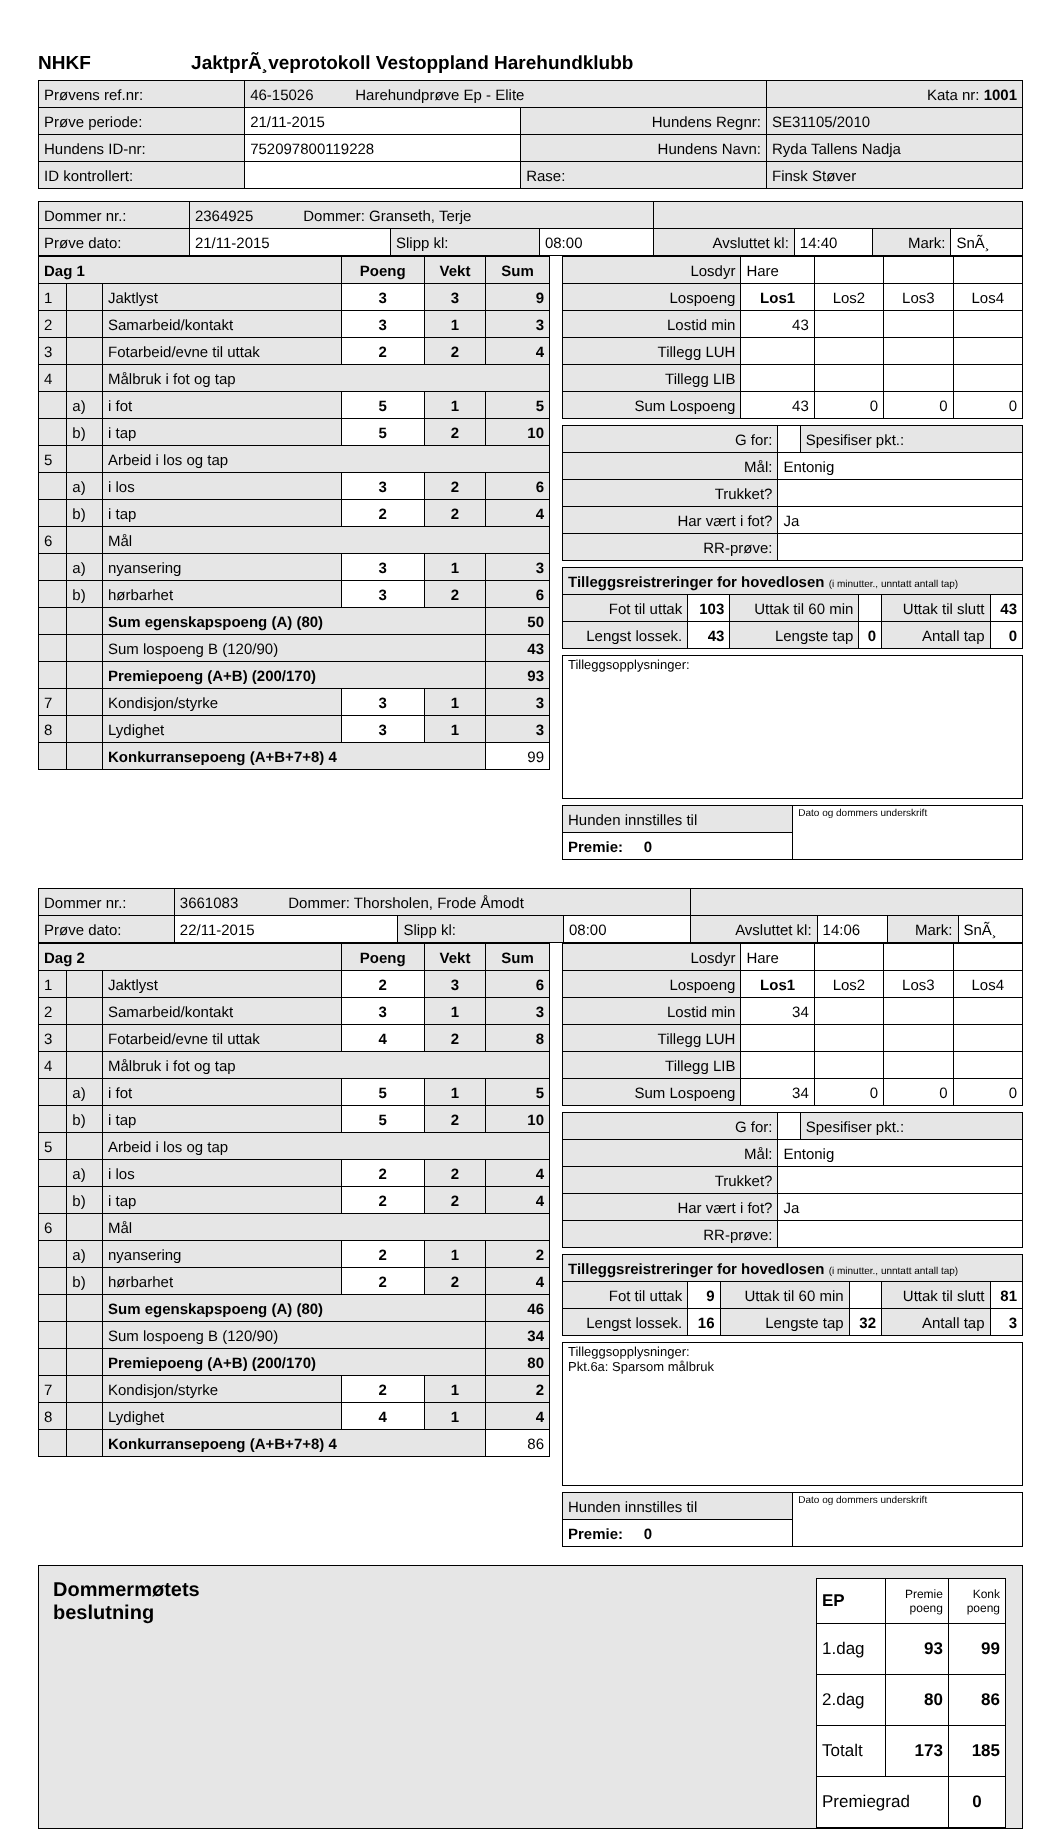NHKF JaktprÃ¸veprotokoll Vestoppland Harehundklubb
| Prøvens ref.nr: | 46-15026 Harehundprøve Ep - Elite | | Kata nr: 1001 |
| Prøve periode: | 21/11-2015 | Hundens Regnr: | SE31105/2010 |
| Hundens ID-nr: | 752097800119228 | Hundens Navn: | Ryda Tallens Nadja |
| ID kontrollert: | | Rase: | Finsk Støver |
| Dommer nr.: | 2364925 Dommer: Granseth, Terje | | | | | | |
| Prøve dato: | 21/11-2015 | Slipp kl: | 08:00 | Avsluttet kl: | 14:40 | Mark: | SnÃ¸ |
| Dag 1 | | | Poeng | Vekt | Sum |
| --- | --- | --- | --- | --- | --- |
| 1 | | Jaktlyst | 3 | 3 | 9 |
| 2 | | Samarbeid/kontakt | 3 | 1 | 3 |
| 3 | | Fotarbeid/evne til uttak | 2 | 2 | 4 |
| 4 | | Målbruk i fot og tap | | | |
| | a) | i fot | 5 | 1 | 5 |
| | b) | i tap | 5 | 2 | 10 |
| 5 | | Arbeid i los og tap | | | |
| | a) | i los | 3 | 2 | 6 |
| | b) | i tap | 2 | 2 | 4 |
| 6 | | Mål | | | |
| | a) | nyansering | 3 | 1 | 3 |
| | b) | hørbarhet | 3 | 2 | 6 |
| | | Sum egenskapspoeng (A) (80) | | | 50 |
| | | Sum lospoeng B (120/90) | | | 43 |
| | | Premiepoeng (A+B) (200/170) | | | 93 |
| 7 | | Kondisjon/styrke | 3 | 1 | 3 |
| 8 | | Lydighet | 3 | 1 | 3 |
| | | Konkurransepoeng (A+B+7+8) 4 | | | 99 |
| Losdyr | Hare | | | |
| Lospoeng | Los1 | Los2 | Los3 | Los4 |
| Lostid min | 43 | | | |
| Tillegg LUH | | | | |
| Tillegg LIB | | | | |
| Sum Lospoeng | 43 | 0 | 0 | 0 |
| G for: | | Spesifiser pkt.: |
| Mål: | Entonig | |
| Trukket? | | |
| Har vært i fot? | Ja | |
| RR-prøve: | | |
| Tilleggsreistreringer for hovedlosen (i minutter., unntatt antall tap) | | | | | |
| Fot til uttak | 103 | Uttak til 60 min | | Uttak til slutt | 43 |
| Lengst lossek. | 43 | Lengste tap | 0 | Antall tap | 0 |
| Tilleggsopplysninger: |
| Hunden innstilles til | Dato og dommers underskrift |
| Premie: 0 | |
| Dommer nr.: | 3661083 Dommer: Thorsholen, Frode Åmodt | | | | | | |
| Prøve dato: | 22/11-2015 | Slipp kl: | 08:00 | Avsluttet kl: | 14:06 | Mark: | SnÃ¸ |
| Dag 2 | | | Poeng | Vekt | Sum |
| --- | --- | --- | --- | --- | --- |
| 1 | | Jaktlyst | 2 | 3 | 6 |
| 2 | | Samarbeid/kontakt | 3 | 1 | 3 |
| 3 | | Fotarbeid/evne til uttak | 4 | 2 | 8 |
| 4 | | Målbruk i fot og tap | | | |
| | a) | i fot | 5 | 1 | 5 |
| | b) | i tap | 5 | 2 | 10 |
| 5 | | Arbeid i los og tap | | | |
| | a) | i los | 2 | 2 | 4 |
| | b) | i tap | 2 | 2 | 4 |
| 6 | | Mål | | | |
| | a) | nyansering | 2 | 1 | 2 |
| | b) | hørbarhet | 2 | 2 | 4 |
| | | Sum egenskapspoeng (A) (80) | | | 46 |
| | | Sum lospoeng B (120/90) | | | 34 |
| | | Premiepoeng (A+B) (200/170) | | | 80 |
| 7 | | Kondisjon/styrke | 2 | 1 | 2 |
| 8 | | Lydighet | 4 | 1 | 4 |
| | | Konkurransepoeng (A+B+7+8) 4 | | | 86 |
| Losdyr | Hare | | | |
| Lospoeng | Los1 | Los2 | Los3 | Los4 |
| Lostid min | 34 | | | |
| Tillegg LUH | | | | |
| Tillegg LIB | | | | |
| Sum Lospoeng | 34 | 0 | 0 | 0 |
| G for: | | Spesifiser pkt.: |
| Mål: | Entonig | |
| Trukket? | | |
| Har vært i fot? | Ja | |
| RR-prøve: | | |
| Tilleggsreistreringer for hovedlosen (i minutter., unntatt antall tap) | | | | | |
| Fot til uttak | 9 | Uttak til 60 min | | Uttak til slutt | 81 |
| Lengst lossek. | 16 | Lengste tap | 32 | Antall tap | 3 |
| Tilleggsopplysninger: Pkt.6a: Sparsom målbruk |
| Hunden innstilles til | Dato og dommers underskrift |
| Premie: 0 | |
Dommermøtets
beslutning
| EP | Premie poeng | Konk poeng |
| 1.dag | 93 | 99 |
| 2.dag | 80 | 86 |
| Totalt | 173 | 185 |
| Premiegrad | | 0 |